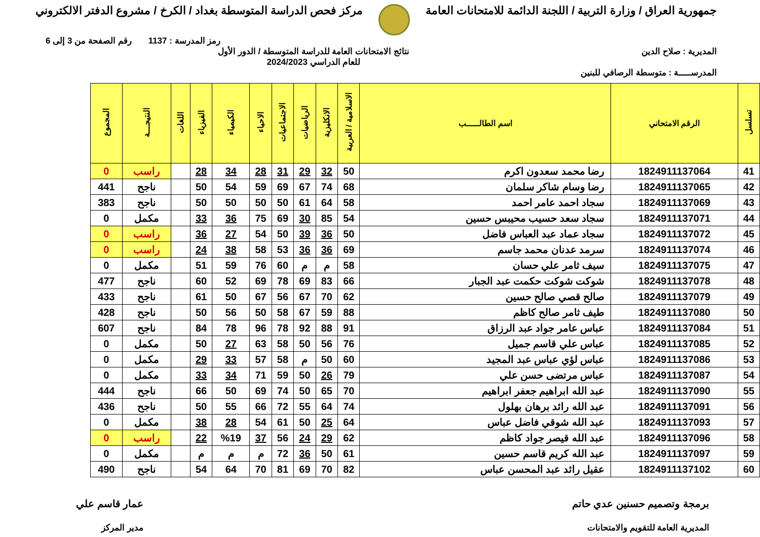جمهورية العراق / وزارة التربية / اللجنة الدائمة للامتحانات العامة
مركز فحص الدراسة المتوسطة بغداد / الكرخ / مشروع الدفتر الالكتروني
رمز المدرسة : 1137 رقم الصفحة من 3 إلى 6
المديرية : صلاح الدين نتائج الامتحانات العامة للدراسة المتوسطة / الدور الأول
للعام الدراسي 2024/2023
المدرســـــة : متوسطة الرصافي للبنين
| تسلسل | الرقم الامتحاني | اسم الطالـــــب | الاسلامية / العربية | الانكليزية | الرياضيات | الاجتماعيات | الاحياء | الكيمياء | الفيزياء | اللغات | النتيجـــة | المجموع |
| --- | --- | --- | --- | --- | --- | --- | --- | --- | --- | --- | --- | --- |
| 41 | 1824911137064 | رضا محمد سعدون اكرم | 50 | 32 | 29 | 31 | 28 | 34 | 28 | | راسب | 0 |
| 42 | 1824911137065 | رضا وسام شاكر سلمان | 68 | 74 | 67 | 69 | 59 | 54 | 50 | | ناجح | 441 |
| 43 | 1824911137069 | سجاد احمد عامر احمد | 58 | 64 | 61 | 50 | 50 | 50 | 50 | | ناجح | 383 |
| 44 | 1824911137071 | سجاد سعد حسيب محيبس حسين | 54 | 85 | 30 | 69 | 75 | 36 | 33 | | مكمل | 0 |
| 45 | 1824911137072 | سجاد عماد عبد العباس فاضل | 50 | 36 | 39 | 50 | 54 | 27 | 36 | | راسب | 0 |
| 46 | 1824911137074 | سرمد عدنان محمد جاسم | 69 | 36 | 36 | 53 | 58 | 38 | 24 | | راسب | 0 |
| 47 | 1824911137075 | سيف ثامر علي حسان | 58 | م | م | 60 | 76 | 59 | 51 | | مكمل | 0 |
| 48 | 1824911137078 | شوكت شوكت حكمت عبد الجبار | 66 | 83 | 69 | 78 | 69 | 52 | 60 | | ناجح | 477 |
| 49 | 1824911137079 | صالح قصي صالح حسين | 62 | 70 | 67 | 56 | 67 | 50 | 61 | | ناجح | 433 |
| 50 | 1824911137080 | طيف ثامر صالح كاظم | 88 | 59 | 67 | 58 | 50 | 56 | 50 | | ناجح | 428 |
| 51 | 1824911137084 | عباس عامر جواد عبد الرزاق | 91 | 88 | 92 | 78 | 96 | 78 | 84 | | ناجح | 607 |
| 52 | 1824911137085 | عباس علي قاسم جميل | 76 | 56 | 50 | 58 | 63 | 27 | 50 | | مكمل | 0 |
| 53 | 1824911137086 | عباس لؤي عباس عبد المجيد | 60 | 50 | م | 58 | 57 | 33 | 29 | | مكمل | 0 |
| 54 | 1824911137087 | عباس مرتضى حسن علي | 79 | 26 | 50 | 59 | 71 | 34 | 33 | | مكمل | 0 |
| 55 | 1824911137090 | عبد الله ابراهيم جعفر ابراهيم | 70 | 65 | 50 | 74 | 69 | 50 | 66 | | ناجح | 444 |
| 56 | 1824911137091 | عبد الله رائد برهان بهلول | 74 | 64 | 55 | 72 | 66 | 55 | 50 | | ناجح | 436 |
| 57 | 1824911137093 | عبد الله شوقي فاضل عباس | 64 | 25 | 50 | 61 | 54 | 28 | 38 | | مكمل | 0 |
| 58 | 1824911137096 | عبد الله قيصر جواد كاظم | 62 | 29 | 24 | 56 | 37 | %19 | 22 | | راسب | 0 |
| 59 | 1824911137097 | عبد الله كريم قاسم حسين | 61 | 50 | 36 | 72 | م | م | م | | مكمل | 0 |
| 60 | 1824911137102 | عقيل رائد عبد المحسن عباس | 82 | 70 | 69 | 81 | 70 | 64 | 54 | | ناجح | 490 |
برمجة وتصميم حسنين عدي حاتم
المديرية العامة للتقويم والامتحانات
عمار قاسم علي
مدير المركز